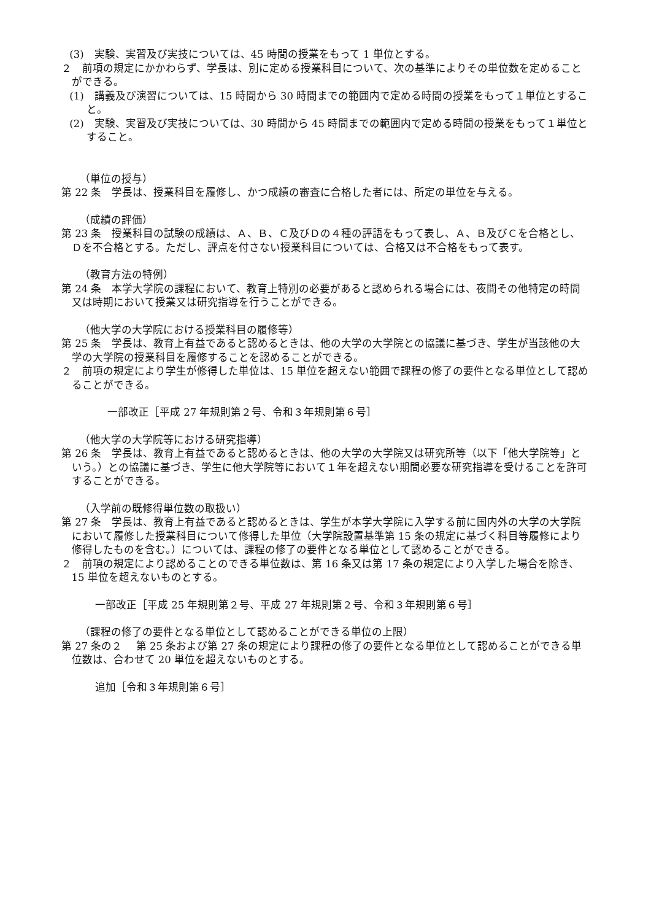(3)　実験、実習及び実技については、45 時間の授業をもって 1 単位とする。
２　前項の規定にかかわらず、学長は、別に定める授業科目について、次の基準によりその単位数を定めることができる。
(1)　講義及び演習については、15 時間から 30 時間までの範囲内で定める時間の授業をもって１単位とすること。
(2)　実験、実習及び実技については、30 時間から 45 時間までの範囲内で定める時間の授業をもって１単位とすること。
（単位の授与）
第 22 条　学長は、授業科目を履修し、かつ成績の審査に合格した者には、所定の単位を与える。
（成績の評価）
第 23 条　授業科目の試験の成績は、Ａ、Ｂ、Ｃ及びＤの４種の評語をもって表し、Ａ、Ｂ及びＣを合格とし、Ｄを不合格とする。ただし、評点を付さない授業科目については、合格又は不合格をもって表す。
（教育方法の特例）
第 24 条　本学大学院の課程において、教育上特別の必要があると認められる場合には、夜間その他特定の時間又は時期において授業又は研究指導を行うことができる。
（他大学の大学院における授業科目の履修等）
第 25 条　学長は、教育上有益であると認めるときは、他の大学の大学院との協議に基づき、学生が当該他の大学の大学院の授業科目を履修することを認めることができる。
２　前項の規定により学生が修得した単位は、15 単位を超えない範囲で課程の修了の要件となる単位として認めることができる。
一部改正［平成 27 年規則第２号、令和３年規則第６号］
（他大学の大学院等における研究指導）
第 26 条　学長は、教育上有益であると認めるときは、他の大学の大学院又は研究所等（以下「他大学院等」という。）との協議に基づき、学生に他大学院等において１年を超えない期間必要な研究指導を受けることを許可することができる。
（入学前の既修得単位数の取扱い）
第 27 条　学長は、教育上有益であると認めるときは、学生が本学大学院に入学する前に国内外の大学の大学院において履修した授業科目について修得した単位（大学院設置基準第 15 条の規定に基づく科目等履修により修得したものを含む。）については、課程の修了の要件となる単位として認めることができる。
２　前項の規定により認めることのできる単位数は、第 16 条又は第 17 条の規定により入学した場合を除き、15 単位を超えないものとする。
一部改正［平成 25 年規則第２号、平成 27 年規則第２号、令和３年規則第６号］
（課程の修了の要件となる単位として認めることができる単位の上限）
第 27 条の２　 第 25 条および第 27 条の規定により課程の修了の要件となる単位として認めることができる単位数は、合わせて 20 単位を超えないものとする。
追加［令和３年規則第６号］